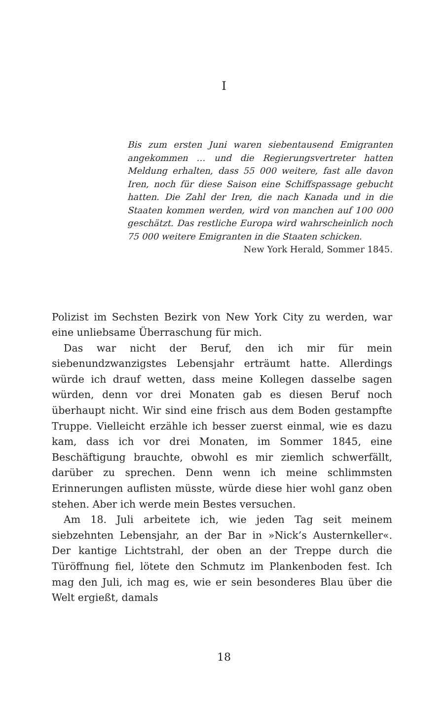I
Bis zum ersten Juni waren siebentausend Emigranten angekommen … und die Regierungsvertreter hatten Meldung erhalten, dass 55 000 weitere, fast alle davon Iren, noch für diese Saison eine Schiffspassage gebucht hatten. Die Zahl der Iren, die nach Kanada und in die Staaten kommen werden, wird von manchen auf 100 000 geschätzt. Das restliche Europa wird wahrscheinlich noch 75 000 weitere Emigranten in die Staaten schicken.
New York Herald, Sommer 1845.
Polizist im Sechsten Bezirk von New York City zu werden, war eine unliebsame Überraschung für mich.
Das war nicht der Beruf, den ich mir für mein siebenundzwanzigstes Lebensjahr erträumt hatte. Allerdings würde ich drauf wetten, dass meine Kollegen dasselbe sagen würden, denn vor drei Monaten gab es diesen Beruf noch überhaupt nicht. Wir sind eine frisch aus dem Boden gestampfte Truppe. Vielleicht erzähle ich besser zuerst einmal, wie es dazu kam, dass ich vor drei Monaten, im Sommer 1845, eine Beschäftigung brauchte, obwohl es mir ziemlich schwerfällt, darüber zu sprechen. Denn wenn ich meine schlimmsten Erinnerungen auflisten müsste, würde diese hier wohl ganz oben stehen. Aber ich werde mein Bestes versuchen.
Am 18. Juli arbeitete ich, wie jeden Tag seit meinem siebzehnten Lebensjahr, an der Bar in »Nick’s Austernkeller«. Der kantige Lichtstrahl, der oben an der Treppe durch die Türöffnung fiel, lötete den Schmutz im Plankenboden fest. Ich mag den Juli, ich mag es, wie er sein besonderes Blau über die Welt ergießt, damals
18